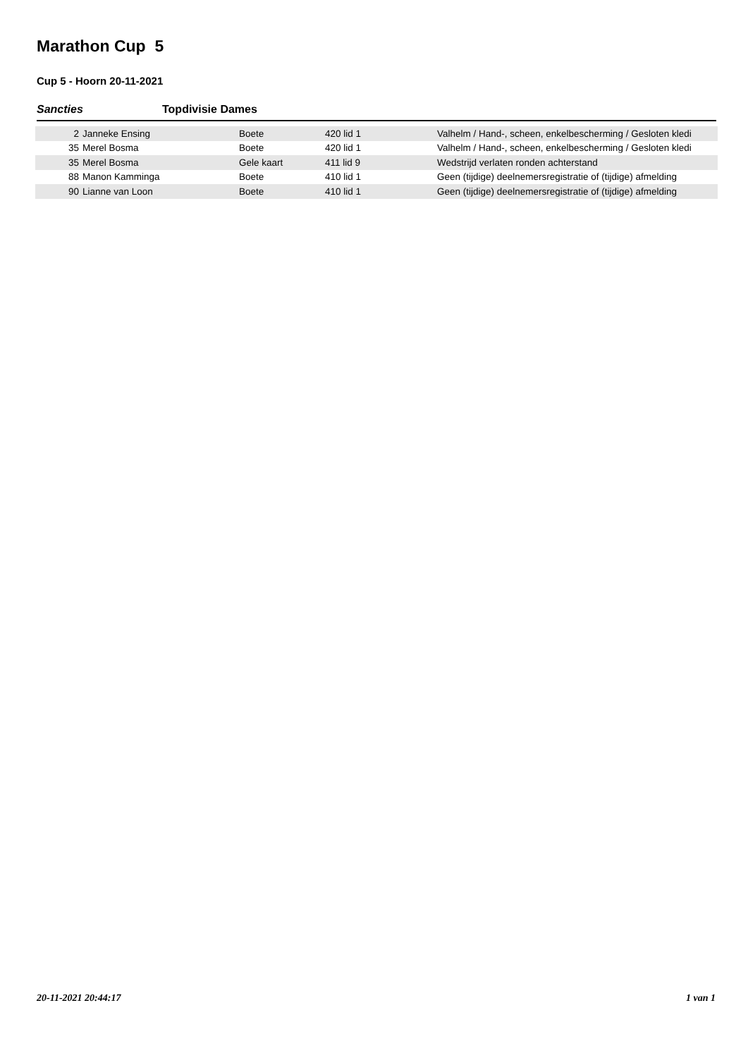Marathon Cup 5
Cup 5 - Hoorn 20-11-2021
Sancties Topdivisie Dames
| 2 | Janneke Ensing | Boete | 420 lid 1 | Valhelm / Hand-, scheen, enkelbescherming / Gesloten kledi |
| 35 | Merel Bosma | Boete | 420 lid 1 | Valhelm / Hand-, scheen, enkelbescherming / Gesloten kledi |
| 35 | Merel Bosma | Gele kaart | 411 lid 9 | Wedstrijd verlaten ronden achterstand |
| 88 | Manon Kamminga | Boete | 410 lid 1 | Geen (tijdige) deelnemersregistratie of (tijdige) afmelding |
| 90 | Lianne van Loon | Boete | 410 lid 1 | Geen (tijdige) deelnemersregistratie of (tijdige) afmelding |
20-11-2021 20:44:17 1 van 1